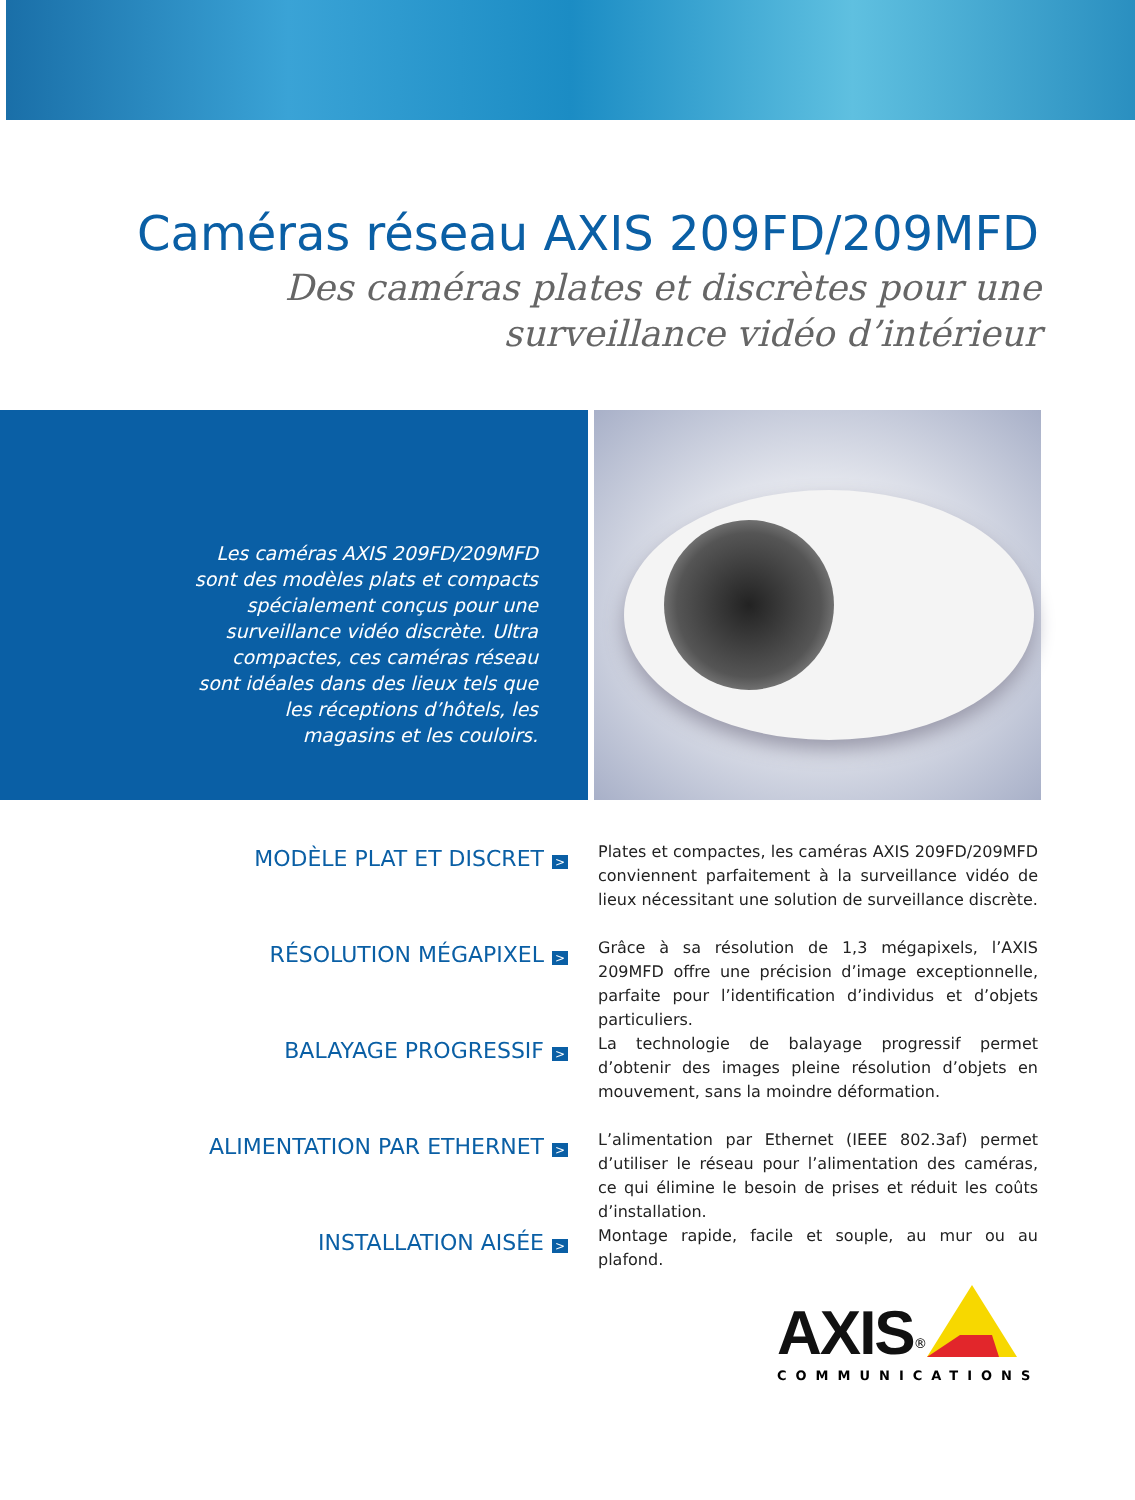Caméras réseau AXIS 209FD/209MFD
Des caméras plates et discrètes pour une
surveillance vidéo d’intérieur
Les caméras AXIS 209FD/209MFD sont des modèles plats et compacts spécialement conçus pour une surveillance vidéo discrète. Ultra compactes, ces caméras réseau sont idéales dans des lieux tels que les réceptions d’hôtels, les magasins et les couloirs.
MODÈLE PLAT ET DISCRET >
Plates et compactes, les caméras AXIS 209FD/209MFD conviennent parfaitement à la surveillance vidéo de lieux nécessitant une solution de surveillance discrète.
RÉSOLUTION MÉGAPIXEL >
Grâce à sa résolution de 1,3 mégapixels, l’AXIS 209MFD offre une précision d’image exceptionnelle, parfaite pour l’identification d’individus et d’objets particuliers.
BALAYAGE PROGRESSIF >
La technologie de balayage progressif permet d’obtenir des images pleine résolution d’objets en mouvement, sans la moindre déformation.
ALIMENTATION PAR ETHERNET >
L’alimentation par Ethernet (IEEE 802.3af) permet d’utiliser le réseau pour l’alimentation des caméras, ce qui élimine le besoin de prises et réduit les coûts d’installation.
INSTALLATION AISÉE >
Montage rapide, facile et souple, au mur ou au plafond.
AXIS<sup>®</sup>
COMMUNICATIONS